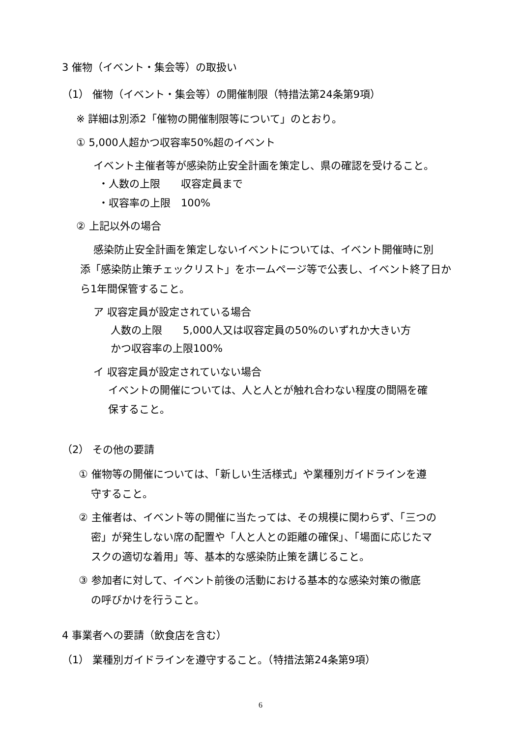3 催物（イベント・集会等）の取扱い
（1） 催物（イベント・集会等）の開催制限（特措法第24条第9項）
※ 詳細は別添2「催物の開催制限等について」のとおり。
① 5,000人超かつ収容率50%超のイベント
イベント主催者等が感染防止安全計画を策定し、県の確認を受けること。
・人数の上限　　収容定員まで
・収容率の上限　100%
② 上記以外の場合
感染防止安全計画を策定しないイベントについては、イベント開催時に別
添「感染防止策チェックリスト」をホームページ等で公表し、イベント終了日か
ら1年間保管すること。
ア 収容定員が設定されている場合
人数の上限　　5,000人又は収容定員の50%のいずれか大きい方
かつ収容率の上限100%
イ 収容定員が設定されていない場合
イベントの開催については、人と人とが触れ合わない程度の間隔を確
保すること。
（2） その他の要請
① 催物等の開催については、「新しい生活様式」や業種別ガイドラインを遵
守すること。
② 主催者は、イベント等の開催に当たっては、その規模に関わらず、「三つの
密」が発生しない席の配置や「人と人との距離の確保」、「場面に応じたマ
スクの適切な着用」等、基本的な感染防止策を講じること。
③ 参加者に対して、イベント前後の活動における基本的な感染対策の徹底
の呼びかけを行うこと。
4 事業者への要請（飲食店を含む）
（1） 業種別ガイドラインを遵守すること。（特措法第24条第9項）
6